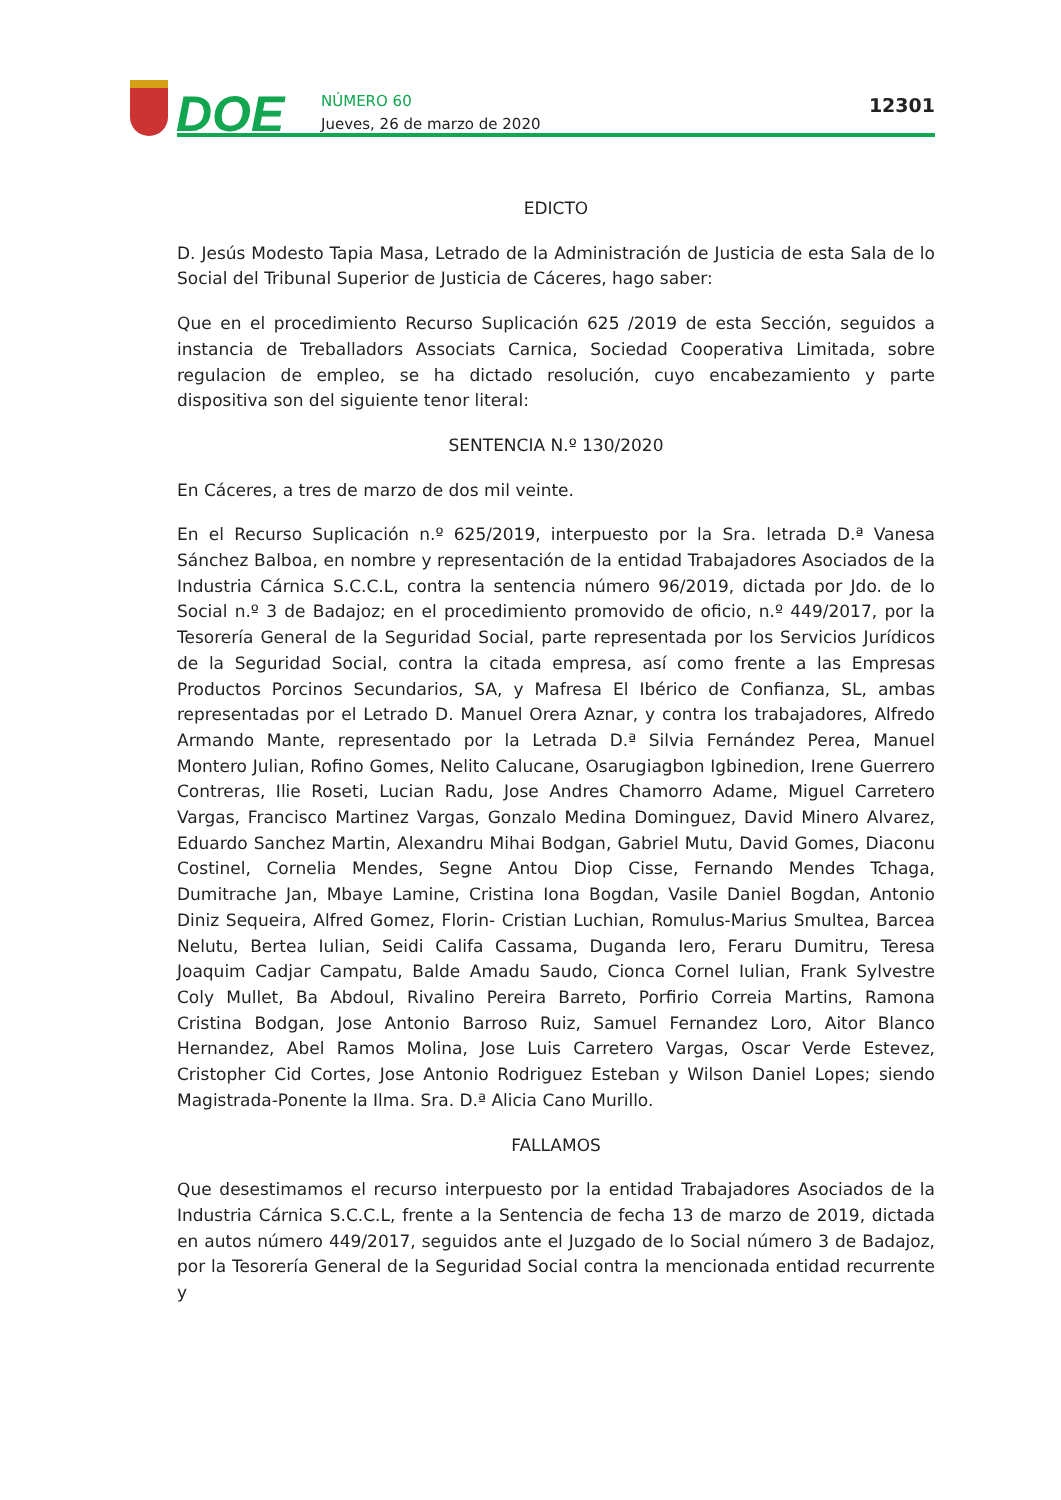DOE
NÚMERO 60
Jueves, 26 de marzo de 2020
12301
EDICTO
D. Jesús Modesto Tapia Masa, Letrado de la Administración de Justicia de esta Sala de lo Social del Tribunal Superior de Justicia de Cáceres, hago saber:
Que en el procedimiento Recurso Suplicación 625 /2019 de esta Sección, seguidos a instancia de Treballadors Associats Carnica, Sociedad Cooperativa Limitada, sobre regulacion de empleo, se ha dictado resolución, cuyo encabezamiento y parte dispositiva son del siguiente tenor literal:
SENTENCIA N.º 130/2020
En Cáceres, a tres de marzo de dos mil veinte.
En el Recurso Suplicación n.º 625/2019, interpuesto por la Sra. letrada D.ª Vanesa Sánchez Balboa, en nombre y representación de la entidad Trabajadores Asociados de la Industria Cárnica S.C.C.L, contra la sentencia número 96/2019, dictada por Jdo. de lo Social n.º 3 de Badajoz; en el procedimiento promovido de oficio, n.º 449/2017, por la Tesorería General de la Seguridad Social, parte representada por los Servicios Jurídicos de la Seguridad Social, contra la citada empresa, así como frente a las Empresas Productos Porcinos Secundarios, SA, y Mafresa El Ibérico de Confianza, SL, ambas representadas por el Letrado D. Manuel Orera Aznar, y contra los trabajadores, Alfredo Armando Mante, representado por la Letrada D.ª Silvia Fernández Perea, Manuel Montero Julian, Rofino Gomes, Nelito Calucane, Osarugiagbon Igbinedion, Irene Guerrero Contreras, Ilie Roseti, Lucian Radu, Jose Andres Chamorro Adame, Miguel Carretero Vargas, Francisco Martinez Vargas, Gonzalo Medina Dominguez, David Minero Alvarez, Eduardo Sanchez Martin, Alexandru Mihai Bodgan, Gabriel Mutu, David Gomes, Diaconu Costinel, Cornelia Mendes, Segne Antou Diop Cisse, Fernando Mendes Tchaga, Dumitrache Jan, Mbaye Lamine, Cristina Iona Bogdan, Vasile Daniel Bogdan, Antonio Diniz Sequeira, Alfred Gomez, Florin- Cristian Luchian, Romulus-Marius Smultea, Barcea Nelutu, Bertea Iulian, Seidi Califa Cassama, Duganda Iero, Feraru Dumitru, Teresa Joaquim Cadjar Campatu, Balde Amadu Saudo, Cionca Cornel Iulian, Frank Sylvestre Coly Mullet, Ba Abdoul, Rivalino Pereira Barreto, Porfirio Correia Martins, Ramona Cristina Bodgan, Jose Antonio Barroso Ruiz, Samuel Fernandez Loro, Aitor Blanco Hernandez, Abel Ramos Molina, Jose Luis Carretero Vargas, Oscar Verde Estevez, Cristopher Cid Cortes, Jose Antonio Rodriguez Esteban y Wilson Daniel Lopes; siendo Magistrada-Ponente la Ilma. Sra. D.ª Alicia Cano Murillo.
FALLAMOS
Que desestimamos el recurso interpuesto por la entidad Trabajadores Asociados de la Industria Cárnica S.C.C.L, frente a la Sentencia de fecha 13 de marzo de 2019, dictada en autos número 449/2017, seguidos ante el Juzgado de lo Social número 3 de Badajoz, por la Tesorería General de la Seguridad Social contra la mencionada entidad recurrente y